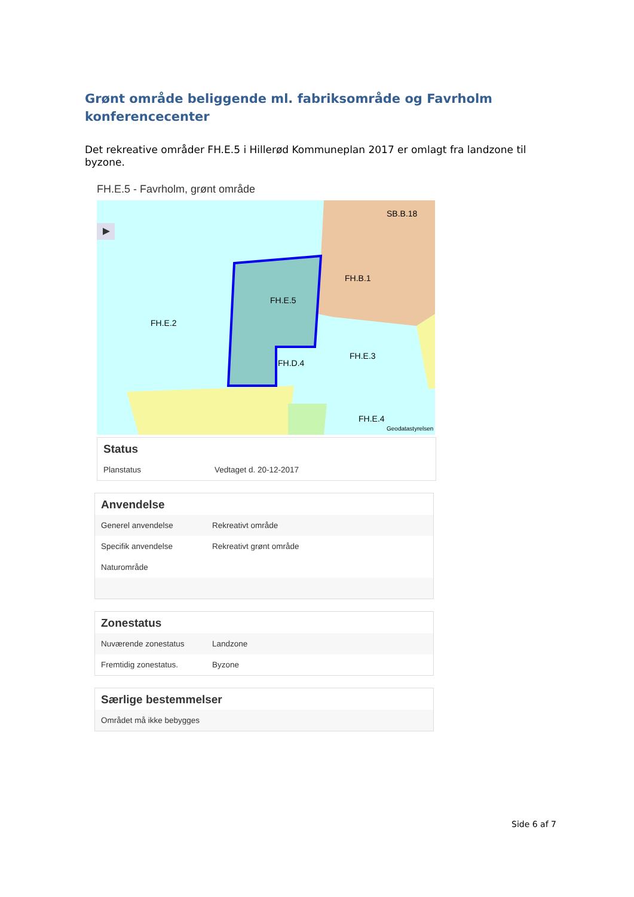Grønt område beliggende ml. fabriksområde og Favrholm konferencecenter
Det rekreative områder FH.E.5 i Hillerød Kommuneplan 2017 er omlagt fra landzone til byzone.
FH.E.5 - Favrholm, grønt område
FH.E.2
FH.E.5
FH.D.4
FH.B.1
SB.B.18
FH.E.3
FH.E.4
Geodatastyrelsen
Status
| Planstatus | Vedtaget d. 20-12-2017 |
Anvendelse
| Generel anvendelse | Rekreativt område |
| Specifik anvendelse | Rekreativt grønt område |
| Naturområde | |
Zonestatus
| Nuværende zonestatus | Landzone |
| Fremtidig zonestatus. | Byzone |
Særlige bestemmelser
| Området må ikke bebygges |
Side 6 af 7